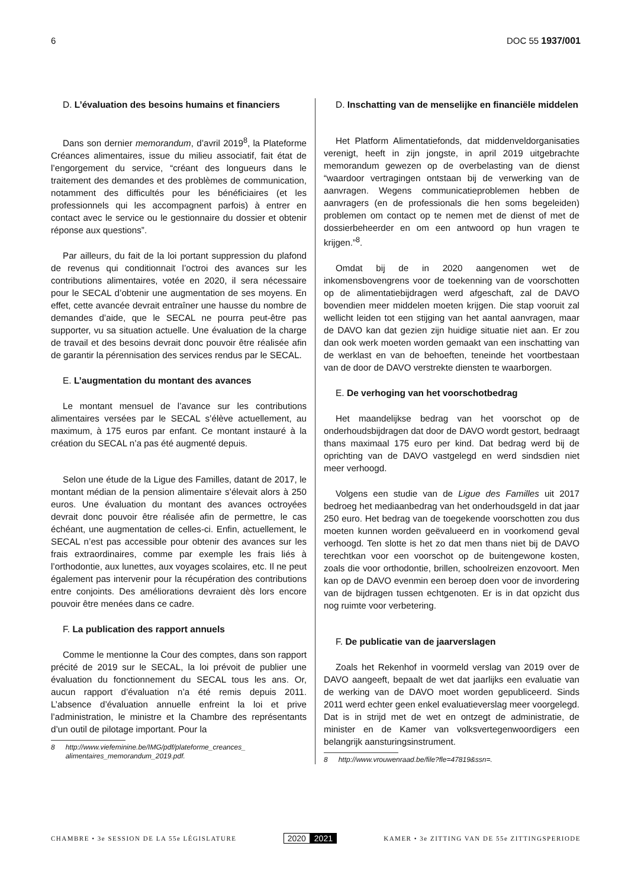6 DOC 55 1937/001
D. L’évaluation des besoins humains et financiers
Dans son dernier memorandum, d’avril 2019<sup>8</sup>, la Plateforme Créances alimentaires, issue du milieu associatif, fait état de l’engorgement du service, “créant des longueurs dans le traitement des demandes et des problèmes de communication, notamment des difficultés pour les bénéficiaires (et les professionnels qui les accompagnent parfois) à entrer en contact avec le service ou le gestionnaire du dossier et obtenir réponse aux questions”.
Par ailleurs, du fait de la loi portant suppression du plafond de revenus qui conditionnait l’octroi des avances sur les contributions alimentaires, votée en 2020, il sera nécessaire pour le SECAL d’obtenir une augmentation de ses moyens. En effet, cette avancée devrait entraîner une hausse du nombre de demandes d’aide, que le SECAL ne pourra peut-être pas supporter, vu sa situation actuelle. Une évaluation de la charge de travail et des besoins devrait donc pouvoir être réalisée afin de garantir la pérennisation des services rendus par le SECAL.
E. L’augmentation du montant des avances
Le montant mensuel de l’avance sur les contributions alimentaires versées par le SECAL s’élève actuellement, au maximum, à 175 euros par enfant. Ce montant instauré à la création du SECAL n’a pas été augmenté depuis.
Selon une étude de la Ligue des Familles, datant de 2017, le montant médian de la pension alimentaire s’élevait alors à 250 euros. Une évaluation du montant des avances octroyées devrait donc pouvoir être réalisée afin de permettre, le cas échéant, une augmentation de celles-ci. Enfin, actuellement, le SECAL n’est pas accessible pour obtenir des avances sur les frais extraordinaires, comme par exemple les frais liés à l’orthodontie, aux lunettes, aux voyages scolaires, etc. Il ne peut également pas intervenir pour la récupération des contributions entre conjoints. Des améliorations devraient dès lors encore pouvoir être menées dans ce cadre.
F. La publication des rapport annuels
Comme le mentionne la Cour des comptes, dans son rapport précité de 2019 sur le SECAL, la loi prévoit de publier une évaluation du fonctionnement du SECAL tous les ans. Or, aucun rapport d’évaluation n’a été remis depuis 2011. L’absence d’évaluation annuelle enfreint la loi et prive l’administration, le ministre et la Chambre des représentants d’un outil de pilotage important. Pour la
8 http://www.viefeminine.be/IMG/pdf/plateforme_creances_ alimentaires_memorandum_2019.pdf.
D. Inschatting van de menselijke en financiële middelen
Het Platform Alimentatiefonds, dat middenveldorganisaties verenigt, heeft in zijn jongste, in april 2019 uitgebrachte memorandum gewezen op de overbelasting van de dienst “waardoor vertragingen ontstaan bij de verwerking van de aanvragen. Wegens communicatieproblemen hebben de aanvragers (en de professionals die hen soms begeleiden) problemen om contact op te nemen met de dienst of met de dossierbeheerder en om een antwoord op hun vragen te krijgen.”<sup>8</sup>.
Omdat bij de in 2020 aangenomen wet de inkomensbovengrens voor de toekenning van de voorschotten op de alimentatiebijdragen werd afgeschaft, zal de DAVO bovendien meer middelen moeten krijgen. Die stap vooruit zal wellicht leiden tot een stijging van het aantal aanvragen, maar de DAVO kan dat gezien zijn huidige situatie niet aan. Er zou dan ook werk moeten worden gemaakt van een inschatting van de werklast en van de behoeften, teneinde het voortbestaan van de door de DAVO verstrekte diensten te waarborgen.
E. De verhoging van het voorschotbedrag
Het maandelijkse bedrag van het voorschot op de onderhoudsbijdragen dat door de DAVO wordt gestort, bedraagt thans maximaal 175 euro per kind. Dat bedrag werd bij de oprichting van de DAVO vastgelegd en werd sindsdien niet meer verhoogd.
Volgens een studie van de Ligue des Familles uit 2017 bedroeg het mediaanbedrag van het onderhoudsgeld in dat jaar 250 euro. Het bedrag van de toegekende voorschotten zou dus moeten kunnen worden geëvalueerd en in voorkomend geval verhoogd. Ten slotte is het zo dat men thans niet bij de DAVO terechtkan voor een voorschot op de buitengewone kosten, zoals die voor orthodontie, brillen, schoolreizen enzovoort. Men kan op de DAVO evenmin een beroep doen voor de invordering van de bijdragen tussen echtgenoten. Er is in dat opzicht dus nog ruimte voor verbetering.
F. De publicatie van de jaarverslagen
Zoals het Rekenhof in voormeld verslag van 2019 over de DAVO aangeeft, bepaalt de wet dat jaarlijks een evaluatie van de werking van de DAVO moet worden gepubliceerd. Sinds 2011 werd echter geen enkel evaluatieverslag meer voorgelegd. Dat is in strijd met de wet en ontzegt de administratie, de minister en de Kamer van volksvertegenwoordigers een belangrijk aansturingsinstrument.
8 http://www.vrouwenraad.be/file?fle=47819&ssn=.
CHAMBRE • 3e SESSION DE LA 55e LÉGISLATURE 2020 2021 KAMER • 3e ZITTING VAN DE 55e ZITTINGSPERIODE